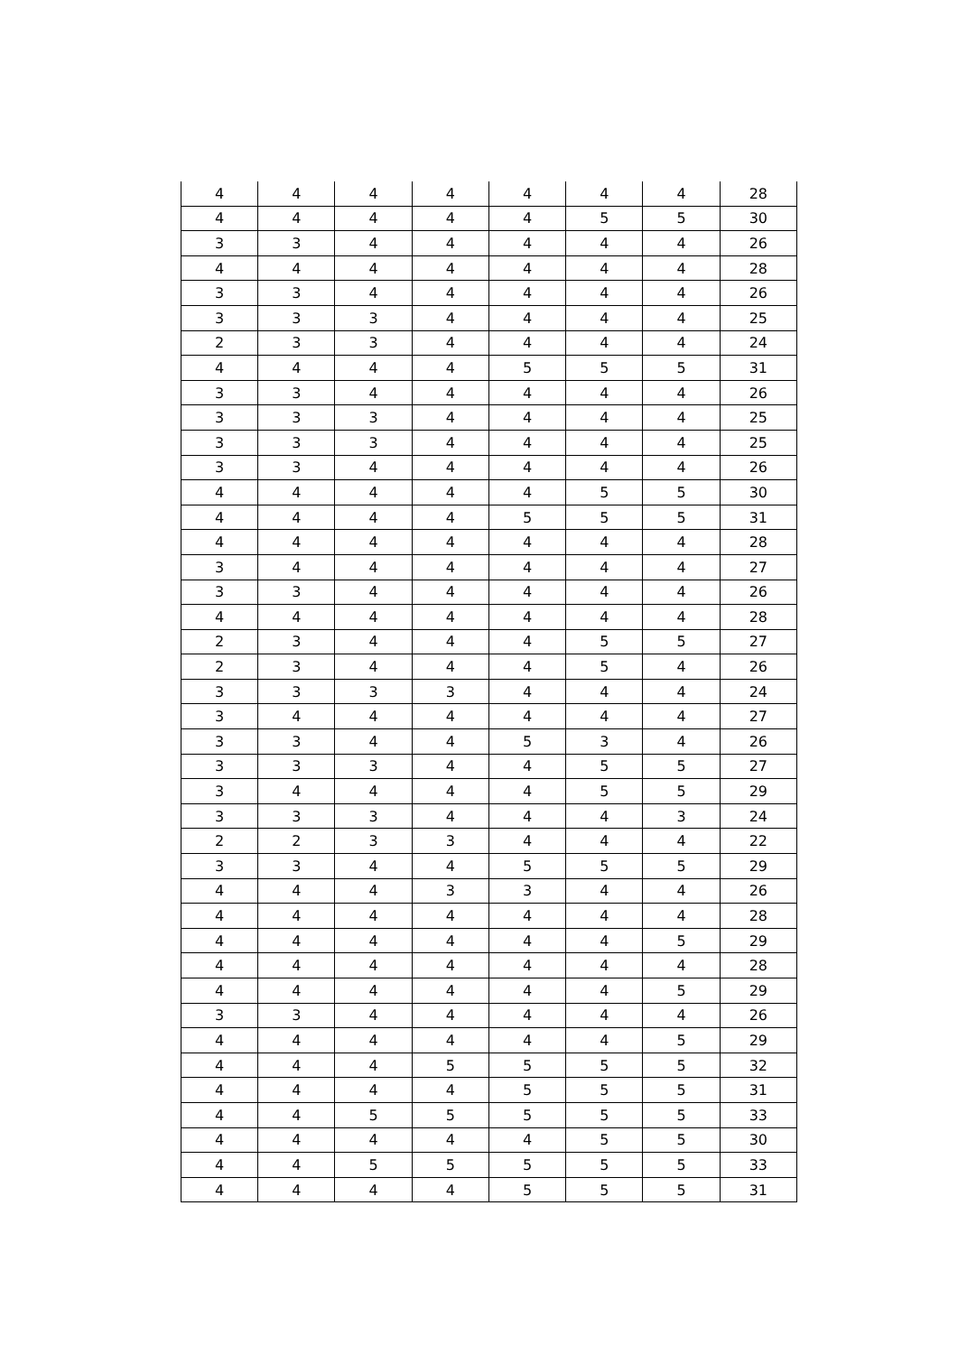| 4 | 4 | 4 | 4 | 4 | 4 | 4 | 28 |
| 4 | 4 | 4 | 4 | 4 | 5 | 5 | 30 |
| 3 | 3 | 4 | 4 | 4 | 4 | 4 | 26 |
| 4 | 4 | 4 | 4 | 4 | 4 | 4 | 28 |
| 3 | 3 | 4 | 4 | 4 | 4 | 4 | 26 |
| 3 | 3 | 3 | 4 | 4 | 4 | 4 | 25 |
| 2 | 3 | 3 | 4 | 4 | 4 | 4 | 24 |
| 4 | 4 | 4 | 4 | 5 | 5 | 5 | 31 |
| 3 | 3 | 4 | 4 | 4 | 4 | 4 | 26 |
| 3 | 3 | 3 | 4 | 4 | 4 | 4 | 25 |
| 3 | 3 | 3 | 4 | 4 | 4 | 4 | 25 |
| 3 | 3 | 4 | 4 | 4 | 4 | 4 | 26 |
| 4 | 4 | 4 | 4 | 4 | 5 | 5 | 30 |
| 4 | 4 | 4 | 4 | 5 | 5 | 5 | 31 |
| 4 | 4 | 4 | 4 | 4 | 4 | 4 | 28 |
| 3 | 4 | 4 | 4 | 4 | 4 | 4 | 27 |
| 3 | 3 | 4 | 4 | 4 | 4 | 4 | 26 |
| 4 | 4 | 4 | 4 | 4 | 4 | 4 | 28 |
| 2 | 3 | 4 | 4 | 4 | 5 | 5 | 27 |
| 2 | 3 | 4 | 4 | 4 | 5 | 4 | 26 |
| 3 | 3 | 3 | 3 | 4 | 4 | 4 | 24 |
| 3 | 4 | 4 | 4 | 4 | 4 | 4 | 27 |
| 3 | 3 | 4 | 4 | 5 | 3 | 4 | 26 |
| 3 | 3 | 3 | 4 | 4 | 5 | 5 | 27 |
| 3 | 4 | 4 | 4 | 4 | 5 | 5 | 29 |
| 3 | 3 | 3 | 4 | 4 | 4 | 3 | 24 |
| 2 | 2 | 3 | 3 | 4 | 4 | 4 | 22 |
| 3 | 3 | 4 | 4 | 5 | 5 | 5 | 29 |
| 4 | 4 | 4 | 3 | 3 | 4 | 4 | 26 |
| 4 | 4 | 4 | 4 | 4 | 4 | 4 | 28 |
| 4 | 4 | 4 | 4 | 4 | 4 | 5 | 29 |
| 4 | 4 | 4 | 4 | 4 | 4 | 4 | 28 |
| 4 | 4 | 4 | 4 | 4 | 4 | 5 | 29 |
| 3 | 3 | 4 | 4 | 4 | 4 | 4 | 26 |
| 4 | 4 | 4 | 4 | 4 | 4 | 5 | 29 |
| 4 | 4 | 4 | 5 | 5 | 5 | 5 | 32 |
| 4 | 4 | 4 | 4 | 5 | 5 | 5 | 31 |
| 4 | 4 | 5 | 5 | 5 | 5 | 5 | 33 |
| 4 | 4 | 4 | 4 | 4 | 5 | 5 | 30 |
| 4 | 4 | 5 | 5 | 5 | 5 | 5 | 33 |
| 4 | 4 | 4 | 4 | 5 | 5 | 5 | 31 |